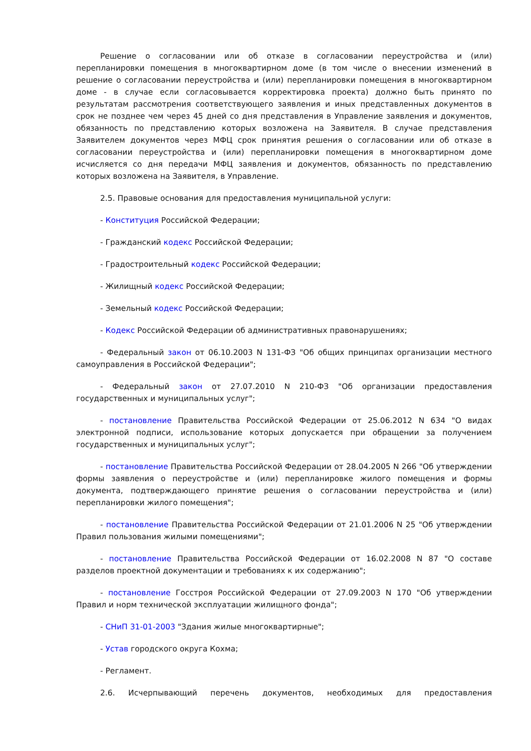Решение о согласовании или об отказе в согласовании переустройства и (или) перепланировки помещения в многоквартирном доме (в том числе о внесении изменений в решение о согласовании переустройства и (или) перепланировки помещения в многоквартирном доме - в случае если согласовывается корректировка проекта) должно быть принято по результатам рассмотрения соответствующего заявления и иных представленных документов в срок не позднее чем через 45 дней со дня представления в Управление заявления и документов, обязанность по представлению которых возложена на Заявителя. В случае представления Заявителем документов через МФЦ срок принятия решения о согласовании или об отказе в согласовании переустройства и (или) перепланировки помещения в многоквартирном доме исчисляется со дня передачи МФЦ заявления и документов, обязанность по представлению которых возложена на Заявителя, в Управление.
2.5. Правовые основания для предоставления муниципальной услуги:
- Конституция Российской Федерации;
- Гражданский кодекс Российской Федерации;
- Градостроительный кодекс Российской Федерации;
- Жилищный кодекс Российской Федерации;
- Земельный кодекс Российской Федерации;
- Кодекс Российской Федерации об административных правонарушениях;
- Федеральный закон от 06.10.2003 N 131-ФЗ "Об общих принципах организации местного самоуправления в Российской Федерации";
- Федеральный закон от 27.07.2010 N 210-ФЗ "Об организации предоставления государственных и муниципальных услуг";
- постановление Правительства Российской Федерации от 25.06.2012 N 634 "О видах электронной подписи, использование которых допускается при обращении за получением государственных и муниципальных услуг";
- постановление Правительства Российской Федерации от 28.04.2005 N 266 "Об утверждении формы заявления о переустройстве и (или) перепланировке жилого помещения и формы документа, подтверждающего принятие решения о согласовании переустройства и (или) перепланировки жилого помещения";
- постановление Правительства Российской Федерации от 21.01.2006 N 25 "Об утверждении Правил пользования жилыми помещениями";
- постановление Правительства Российской Федерации от 16.02.2008 N 87 "О составе разделов проектной документации и требованиях к их содержанию";
- постановление Госстроя Российской Федерации от 27.09.2003 N 170 "Об утверждении Правил и норм технической эксплуатации жилищного фонда";
- СНиП 31-01-2003 "Здания жилые многоквартирные";
- Устав городского округа Кохма;
- Регламент.
2.6. Исчерпывающий перечень документов, необходимых для предоставления